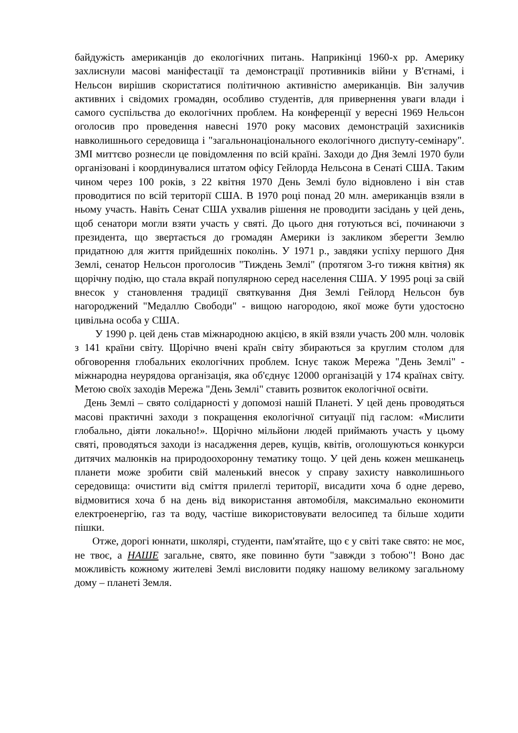байдужість американців до екологічних питань. Наприкінці 1960-х рр. Америку захлиснули масові маніфестації та демонстрації противників війни у В'єтнамі, і Нельсон вирішив скористатися політичною активністю американців. Він залучив активних і свідомих громадян, особливо студентів, для привернення уваги влади і самого суспільства до екологічних проблем. На конференції у вересні 1969 Нельсон оголосив про проведення навесні 1970 року масових демонстрацій захисників навколишнього середовища і "загальнонаціонального екологічного диспуту-семінару". ЗМІ миттєво рознесли це повідомлення по всій країні. Заходи до Дня Землі 1970 були організовані і координувалися штатом офісу Гейлорда Нельсона в Сенаті США. Таким чином через 100 років, з 22 квітня 1970 День Землі було відновлено і він став проводитися по всій території США. В 1970 році понад 20 млн. американців взяли в ньому участь. Навіть Сенат США ухвалив рішення не проводити засідань у цей день, щоб сенатори могли взяти участь у святі. До цього дня готуються всі, починаючи з президента, що звертається до громадян Америки із закликом зберегти Землю придатною для життя прийдешніх поколінь. У 1971 р., завдяки успіху першого Дня Землі, сенатор Нельсон проголосив "Тиждень Землі" (протягом 3-го тижня квітня) як щорічну подію, що стала вкрай популярною серед населення США. У 1995 році за свій внесок у становлення традиції святкування Дня Землі Гейлорд Нельсон був нагороджений "Медаллю Свободи" - вищою нагородою, якої може бути удостоєно цивільна особа у США.
У 1990 р. цей день став міжнародною акцією, в якій взяли участь 200 млн. чоловік з 141 країни світу. Щорічно вчені країн світу збираються за круглим столом для обговорення глобальних екологічних проблем. Існує також Мережа "День Землі" - міжнародна неурядова організація, яка об'єднує 12000 організацій у 174 країнах світу. Метою своїх заходів Мережа "День Землі" ставить розвиток екологічної освіти.
День Землі – свято солідарності у допомозі нашій Планеті. У цей день проводяться масові практичні заходи з покращення екологічної ситуації під гаслом: «Мислити глобально, діяти локально!». Щорічно мільйони людей приймають участь у цьому святі, проводяться заходи із насадження дерев, кущів, квітів, оголошуються конкурси дитячих малюнків на природоохоронну тематику тощо. У цей день кожен мешканець планети може зробити свій маленький внесок у справу захисту навколишнього середовища: очистити від сміття прилеглі території, висадити хоча б одне дерево, відмовитися хоча б на день від використання автомобіля, максимально економити електроенергію, газ та воду, частіше використовувати велосипед та більше ходити пішки.
Отже, дорогі юннати, школярі, студенти, пам'ятайте, що є у світі таке свято: не моє, не твоє, а НАШЕ загальне, свято, яке повинно бути "завжди з тобою"! Воно дає можливість кожному жителеві Землі висловити подяку нашому великому загальному дому – планеті Земля.